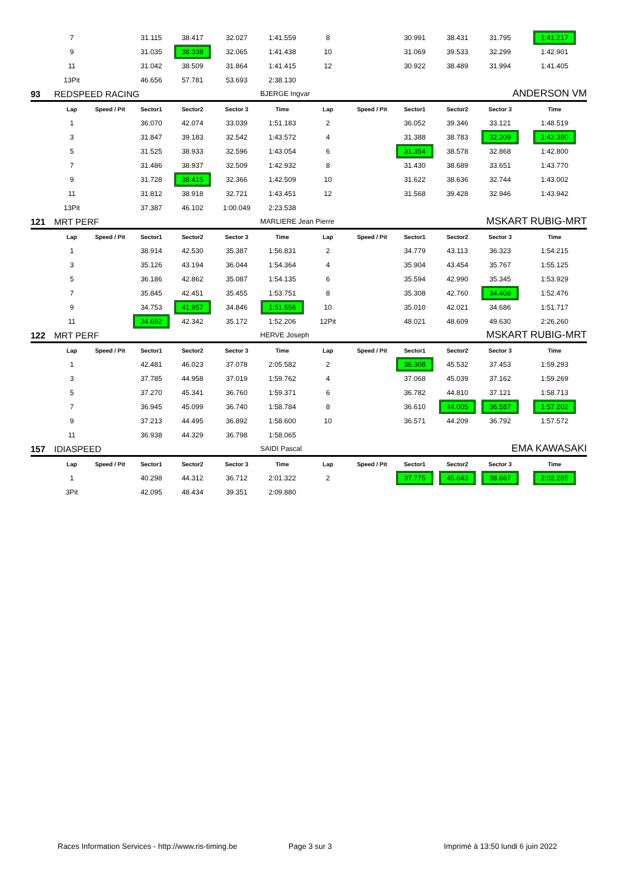| | 7 | | 31.115 | 38.417 | 32.027 | 1:41.559 | 8 | | 30.991 | 38.431 | 31.795 | 1:41.217 |
| | 9 | | 31.035 | 38.338 | 32.065 | 1:41.438 | 10 | | 31.069 | 39.533 | 32.299 | 1:42.901 |
| | 11 | | 31.042 | 38.509 | 31.864 | 1:41.415 | 12 | | 30.922 | 38.489 | 31.994 | 1:41.405 |
| | 13Pit | | 46.656 | 57.781 | 53.693 | 2:38.130 | | | | | | |
| 93 | REDSPEED RACING | | | | | BJERGE Ingvar | | | ANDERSON VM | | | |
| | Lap | Speed / Pit | Sector1 | Sector2 | Sector 3 | Time | Lap | Speed / Pit | Sector1 | Sector2 | Sector 3 | Time |
| | 1 | | 36.070 | 42.074 | 33.039 | 1:51.183 | 2 | | 36.052 | 39.346 | 33.121 | 1:48.519 |
| | 3 | | 31.847 | 39.183 | 32.542 | 1:43.572 | 4 | | 31.388 | 38.783 | 32.209 | 1:42.380 |
| | 5 | | 31.525 | 38.933 | 32.596 | 1:43.054 | 6 | | 31.354 | 38.578 | 32.868 | 1:42.800 |
| | 7 | | 31.486 | 38.937 | 32.509 | 1:42.932 | 8 | | 31.430 | 38.689 | 33.651 | 1:43.770 |
| | 9 | | 31.728 | 38.415 | 32.366 | 1:42.509 | 10 | | 31.622 | 38.636 | 32.744 | 1:43.002 |
| | 11 | | 31.812 | 38.918 | 32.721 | 1:43.451 | 12 | | 31.568 | 39.428 | 32.946 | 1:43.942 |
| | 13Pit | | 37.387 | 46.102 | 1:00.049 | 2:23.538 | | | | | | |
| 121 | MRT PERF | | | | | MARLIERE Jean Pierre | | | MSKART RUBIG-MRT | | | |
| | Lap | Speed / Pit | Sector1 | Sector2 | Sector 3 | Time | Lap | Speed / Pit | Sector1 | Sector2 | Sector 3 | Time |
| | 1 | | 38.914 | 42.530 | 35.387 | 1:56.831 | 2 | | 34.779 | 43.113 | 36.323 | 1:54.215 |
| | 3 | | 35.126 | 43.194 | 36.044 | 1:54.364 | 4 | | 35.904 | 43.454 | 35.767 | 1:55.125 |
| | 5 | | 36.186 | 42.862 | 35.087 | 1:54.135 | 6 | | 35.594 | 42.990 | 35.345 | 1:53.929 |
| | 7 | | 35.845 | 42.451 | 35.455 | 1:53.751 | 8 | | 35.308 | 42.760 | 34.408 | 1:52.476 |
| | 9 | | 34.753 | 41.957 | 34.846 | 1:51.556 | 10 | | 35.010 | 42.021 | 34.686 | 1:51.717 |
| | 11 | | 34.692 | 42.342 | 35.172 | 1:52.206 | 12Pit | | 48.021 | 48.609 | 49.630 | 2:26.260 |
| 122 | MRT PERF | | | | | HERVE Joseph | | | MSKART RUBIG-MRT | | | |
| | Lap | Speed / Pit | Sector1 | Sector2 | Sector 3 | Time | Lap | Speed / Pit | Sector1 | Sector2 | Sector 3 | Time |
| | 1 | | 42.481 | 46.023 | 37.078 | 2:05.582 | 2 | | 36.308 | 45.532 | 37.453 | 1:59.293 |
| | 3 | | 37.785 | 44.958 | 37.019 | 1:59.762 | 4 | | 37.068 | 45.039 | 37.162 | 1:59.269 |
| | 5 | | 37.270 | 45.341 | 36.760 | 1:59.371 | 6 | | 36.782 | 44.810 | 37.121 | 1:58.713 |
| | 7 | | 36.945 | 45.099 | 36.740 | 1:58.784 | 8 | | 36.610 | 44.005 | 36.587 | 1:57.202 |
| | 9 | | 37.213 | 44.495 | 36.892 | 1:58.600 | 10 | | 36.571 | 44.209 | 36.792 | 1:57.572 |
| | 11 | | 36.938 | 44.329 | 36.798 | 1:58.065 | | | | | | |
| 157 | IDIASPEED | | | | | SAIDI Pascal | | | EMA KAWASAKI | | | |
| | Lap | Speed / Pit | Sector1 | Sector2 | Sector 3 | Time | Lap | Speed / Pit | Sector1 | Sector2 | Sector 3 | Time |
| | 1 | | 40.298 | 44.312 | 36.712 | 2:01.322 | 2 | | 37.775 | 45.843 | 38.667 | 2:02.285 |
| | 3Pit | | 42.095 | 48.434 | 39.351 | 2:09.880 | | | | | | |
Races Information Services - http://www.ris-timing.be
Page 3 sur 3
Imprimé à 13:50 lundi 6 juin 2022